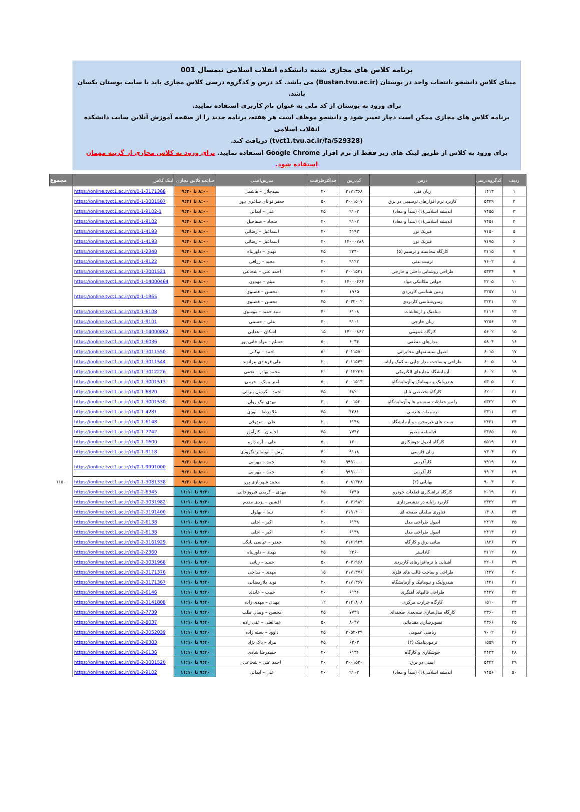برنامه کلاس های مجازی شنبه دانشکده انقلاب اسلامی نیمسال 001
مبنای کلاس دانشجو ،انتخاب واحد در بوستان (Bustan.tvu.ac.ir) می باشد. کد درس و کدگروه درسی کلاس مجازی باید با سایت بوستان یکسان باشد.
برای ورود به بوستان از کد ملی به عنوان نام کاربری استفاده نمایید.
برنامه کلاس های مجازی ممکن است دچار تغییر شود و دانشجو موظف است هر هفته، برنامه جدید را از صفحه آموزش آنلاین سایت دانشکده انقلاب اسلامی
(tvct1.tvu.ac.ir/fa/529328) دریافت کند.
برای ورود به کلاس از طریق لینک های زیر فقط از نرم افزار Google Chrome استفاده نمایید. برای ورود به کلاس مجازی از گزینه مهمان استفاده شود.
| ردیف | کدگروه‌درسی | درس | کددرس | حداکثرظرفیت | مدرس‌اصلی | ساعت کلاس مجازی | لینک کلاس | مجموع |
| --- | --- | --- | --- | --- | --- | --- | --- | --- |
| ۱ | ۱۴۱۳ | زبان فنی | ۳۱۷۱۳۶۸ | ۴۰ | سیدجلال – هاشمی | ۸:۰۰ تا ۹:۳۰ | https://online.tvct1.ac.ir/ch/0-1-3171368 | |
| ۲ | ۵۳۴۹ | کاربرد نرم افزارهای ترسیمی در برق | ۳۰۰۱۵۰۷ | ۵۰ | جعفر توانای ساغری دوز | ۸:۰۰ تا ۹:۳۱ | https://online.tvct1.ac.ir/ch/0-1-3001507 | |
| ۳ | ۷۴۵۵ | اندیشه اسلامی(۱) (مبدأ و معاد) | ۹۱۰۲ | ۳۵ | علی – ایمانی | ۸:۰۰ تا ۹:۳۰ | https://online.tvct1.ac.ir/ch/0-1-9102-1 | |
| ۴ | ۷۴۵۱ | اندیشه اسلامی(۱) (مبدأ و معاد) | ۹۱۰۲ | ۴۰ | سجاد – صفاخیل | ۸:۰۰ تا ۹:۳۰ | https://online.tvct1.ac.ir/ch/0-1-9102 | |
| ۵ | ۷۱۵۰ | فیزیک نور | ۴۱۹۳ | ۴۰ | اسماعیل – رضائی | ۸:۰۰ تا ۹:۳۰ | https://online.tvct1.ac.ir/ch/0-1-4193 | |
| ۶ | ۷۱۷۵ | فیزیک نور | ۱۴۰۰۰۷۸۸ | ۴۰ | اسماعیل – رضائی | ۸:۰۰ تا ۹:۳۰ | https://online.tvct1.ac.ir/ch/0-1-4193 | |
| ۷ | ۳۱۱۵ | کارگاه محاسبه و ترسیم (۵) | ۲۳۴۰ | ۳۵ | مهدی – داورپناه | ۸:۰۰ تا ۹:۳۰ | https://online.tvct1.ac.ir/ch/0-1-2340 | |
| ۸ | ۷۶۰۲ | تربیت بدنی | ۹۱۲۲ | ۴۰ | مجید – رزاقی | ۸:۰۰ تا ۹:۳۰ | https://online.tvct1.ac.ir/ch/0-1-9122 | |
| ۹ | ۵۳۴۴ | طراحی روشنایی داخلی و خارجی | ۳۰۰۱۵۲۱ | ۳۰ | احمد علی – شجاعی | ۸:۰۰ تا ۹:۳۰ | https://online.tvct1.ac.ir/ch/0-1-3001521 | |
| ۱۰ | ۲۲۰۵ | خواص مکانیکی مواد | ۱۴۰۰۰۴۶۴ | ۴۰ | میثم – مهدوی | ۸:۰۰ تا ۹:۳۰ | https://online.tvct1.ac.ir/ch/0-1-14000464 | |
| ۱۱ | ۳۲۵۷ | زمین شناسی کاربردی | ۱۹۶۵ | ۲۰ | محسن – فضلوی | ۸:۰۰ تا ۹:۳۰ | https://online.tvct1.ac.ir/ch/0-1-1965 | |
| ۱۲ | ۳۲۲۱ | زمین‌شناسی کاربردی | ۳۰۳۲۰۰۲ | ۴۵ | محسن – فضلوی | ۸:۰۰ تا ۹:۳۰ | | |
| ۱۳ | ۲۱۱۶ | دینامیک و ارتعاشات | ۶۱۰۸ | ۴۰ | سید حمید – موسوی | ۸:۰۰ تا ۹:۳۰ | https://online.tvct1.ac.ir/ch/0-1-6108 | |
| ۱۴ | ۷۲۵۶ | زبان خارجی | ۹۱۰۱ | ۴۰ | علی – حسینی | ۸:۰۰ تا ۹:۳۰ | https://online.tvct1.ac.ir/ch/0-1-9101 | |
| ۱۵ | ۵۶۰۲ | کارگاه عمومی | ۱۴۰۰۰۸۶۲ | ۱۵ | اشکان – هدایی | ۸:۰۰ تا ۹:۳۰ | https://online.tvct1.ac.ir/ch/0-1-14000862 | |
| ۱۶ | ۵۸۰۴ | مدارهای منطقی | ۶۰۳۶ | ۵۰ | حسام – مراد خانی پور | ۸:۰۰ تا ۹:۳۰ | https://online.tvct1.ac.ir/ch/0-1-6036 | |
| ۱۷ | ۶۰۱۵ | اصول سیستمهای مخابراتی | ۳۰۱۱۵۵۰ | ۵۰ | احمد – توکلی | ۸:۰۰ تا ۹:۳۰ | https://online.tvct1.ac.ir/ch/0-1-3011550 | |
| ۱۸ | ۶۰۰۵ | طراحی و ساخت مدار چاپی به کمک رایانه | ۳۰۱۱۵۴۴ | ۲۰ | علی فرهادی بیرانوند | ۸:۰۰ تا ۹:۳۰ | https://online.tvct1.ac.ir/ch/0-1-3011544 | |
| ۱۹ | ۶۰۰۲ | آزمایشگاه مدارهای الکتریکی | ۳۰۱۲۲۲۶ | ۲۰ | محمد بهادر – نجفی | ۸:۰۰ تا ۹:۳۰ | https://online.tvct1.ac.ir/ch/0-1-3012226 | |
| ۲۰ | ۵۳۰۵ | هیدرولیک و نیوماتیک و آزمایشگاه | ۳۰۰۱۵۱۳ | ۵۰ | امیر بیوک – خرمی | ۸:۰۰ تا ۹:۳۰ | https://online.tvct1.ac.ir/ch/0-1-3001513 | |
| ۲۱ | ۶۲۰۰ | کارگاه تخصصی تابلو | ۶۸۲۰ | ۴۵ | احمد – گردون پیرالی | ۸:۰۰ تا ۹:۳۰ | https://online.tvct1.ac.ir/ch/0-1-6820 | |
| ۲۲ | ۵۳۳۲ | رله و حفاظت سیستم ها و آزمایشگاه | ۳۰۰۱۵۳۰ | ۳۰ | مهدی نیک روان | ۸:۰۰ تا ۹:۳۰ | https://online.tvct1.ac.ir/ch/0-1-3001530 | |
| ۲۳ | ۳۳۱۱ | ترسیمات هندسی | ۴۲۸۱ | ۴۵ | غلامرضا – نوری | ۸:۰۰ تا ۹:۳۰ | https://online.tvct1.ac.ir/ch/0-1-4281 | |
| ۲۴ | ۲۴۳۱ | تست های غیرمخرب و آزمایشگاه | ۶۱۴۸ | ۲۰ | علی – صدوقی | ۸:۰۰ تا ۹:۳۰ | https://online.tvct1.ac.ir/ch/0-1-6148 | |
| ۲۵ | ۳۳۶۵ | فیلمنامه مصور | ۷۷۴۲ | ۴۵ | احسان – کارآموز | ۸:۰۰ تا ۹:۳۰ | https://online.tvct1.ac.ir/ch/0-1-7742 | |
| ۲۶ | ۵۵۱۹ | کارگاه اصول جوشکاری | ۱۶۰۰ | ۵۰ | علی – آره داره | ۸:۰۰ تا ۹:۳۰ | https://online.tvct1.ac.ir/ch/0-1-1600 | |
| ۲۷ | ۷۳۰۴ | زبان فارسی | ۹۱۱۸ | ۴۰ | آرش – ابوصابرلنگرودی | ۸:۰۰ تا ۹:۳۰ | https://online.tvct1.ac.ir/ch/0-1-9118 | |
| ۲۸ | ۷۹۱۹ | کارآفرینی | ۹۹۹۱۰۰۰ | ۳۵ | احمد – مهرابی | ۸:۰۰ تا ۹:۳۰ | https://online.tvct1.ac.ir/ch/0-1-9991000 | |
| ۲۹ | ۷۹۰۳ | کارآفرینی | ۹۹۹۱۰۰۰ | ۵۰ | احمد – مهرابی | ۸:۰۰ تا ۹:۳۰ | | |
| ۳۰ | ۹۰۰۳ | بهایابی (۲) | ۳۰۸۱۳۳۸ | ۵۰ | محمد شهریاری پور | ۸:۰۰ تا ۹:۳۰ | https://online.tvct1.ac.ir/ch/0-1-3081338 | ۱۱۵۰ |
| ۳۱ | ۲۰۱۹ | کارگاه تراشکاری قطعات خودرو | ۶۳۴۵ | ۳۵ | مهدی – کریمی فیروزجائی | ۹:۴۰ تا ۱۱:۱۰ | https://online.tvct1.ac.ir/ch/0-2-6345 | |
| ۳۳ | ۳۳۳۲ | کاربرد رایانه در نقشه‌برداری | ۳۰۳۱۹۸۲ | ۳۰ | افشین – یزدی مقدم | ۹:۴۰ تا ۱۱:۱۰ | https://online.tvct1.ac.ir/ch/0-2-3031982 | |
| ۳۴ | ۱۳۰۸ | فناوری مبلمان صفحه ای | ۳۱۹۱۴۰۰ | ۳۰ | نیما – بهلول | ۹:۴۰ تا ۱۱:۱۰ | https://online.tvct1.ac.ir/ch/0-2-3191400 | |
| ۳۵ | ۲۴۱۴ | اصول طراحی مدل | ۶۱۳۸ | ۲۰ | اکبر – اجلی | ۹:۴۰ تا ۱۱:۱۰ | https://online.tvct1.ac.ir/ch/0-2-6138 | |
| ۳۶ | ۲۴۱۳ | اصول طراحی مدل | ۶۱۳۸ | ۲۰ | اکبر – اجلی | ۹:۴۰ تا ۱۱:۱۰ | https://online.tvct1.ac.ir/ch/0-2-6138 | |
| ۳۷ | ۱۸۲۶ | مبانی برق و کارگاه | ۳۱۶۱۹۲۹ | ۲۵ | جعفر – عباسی بایگی | ۹:۴۰ تا ۱۱:۱۰ | https://online.tvct1.ac.ir/ch/0-2-3161929 | |
| ۳۸ | ۳۱۱۲ | کاداستر | ۲۳۶۰ | ۳۵ | مهدی – داورپناه | ۹:۴۰ تا ۱۱:۱۰ | https://online.tvct1.ac.ir/ch/0-2-2360 | |
| ۳۹ | ۳۲۰۶ | آشنایی با نرم‌افزارهای کاربردی | ۳۰۳۱۹۶۸ | ۵۰ | حمید – ریانی | ۹:۴۰ تا ۱۱:۱۰ | https://online.tvct1.ac.ir/ch/0-2-3031968 | |
| ۴۰ | ۱۴۲۷ | طراحی و ساخت قالب های فلزی | ۳۱۷۱۳۷۶ | ۱۵ | مهدی – مداحی | ۹:۴۰ تا ۱۱:۱۰ | https://online.tvct1.ac.ir/ch/0-2-3171376 | |
| ۴۱ | ۱۴۲۱ | هیدرولیک و نیوماتیک و آزمایشگاه | ۳۱۷۱۳۶۷ | ۲۰ | نوید ملارمضانی | ۹:۴۰ تا ۱۱:۱۰ | https://online.tvct1.ac.ir/ch/0-2-3171367 | |
| ۴۲ | ۲۴۲۷ | طراحی قالبهای آهنگری | ۶۱۴۶ | ۲۰ | حبیب – عابدی | ۹:۴۰ تا ۱۱:۱۰ | https://online.tvct1.ac.ir/ch/0-2-6146 | |
| ۴۳ | ۱۵۱۰ | کارگاه حرارت مرکزی | ۳۱۴۱۸۰۸ | ۱۲ | مهدی – مهدی زاده | ۹:۴۰ تا ۱۱:۱۰ | https://online.tvct1.ac.ir/ch/0-2-3141808 | |
| ۴۴ | ۳۳۶۰ | کارگاه مدل‌سازی سه‌بعدی صحنه‌ای | ۷۷۳۹ | ۴۵ | محسن – وصال طلب | ۹:۴۰ تا ۱۱:۱۰ | https://online.tvct1.ac.ir/ch/0-2-7739 | |
| ۴۵ | ۴۳۶۶ | تصویرسازی مقدماتی | ۸۰۳۷ | ۵۰ | عبدالعلی – غنی زاده | ۹:۴۰ تا ۱۱:۱۰ | https://online.tvct1.ac.ir/ch/0-2-8037 | |
| ۴۶ | ۷۰۰۲ | ریاضی عمومی | ۳۰۵۲۰۳۹ | ۳۵ | داوود – بسته زاده | ۹:۴۰ تا ۱۱:۱۰ | https://online.tvct1.ac.ir/ch/0-2-3052039 | |
| ۴۷ | ۱۵۵۹ | ترمودینامیک (۲) | ۶۳۰۳ | ۳۵ | مراد – پاک نژاد | ۹:۴۰ تا ۱۱:۱۰ | https://online.tvct1.ac.ir/ch/0-2-6303 | |
| ۴۸ | ۲۴۲۳ | جوشکاری و کارگاه | ۶۱۳۶ | ۲۰ | حمیدرضا شادی | ۹:۴۰ تا ۱۱:۱۰ | https://online.tvct1.ac.ir/ch/0-2-6136 | |
| ۴۹ | ۵۳۴۲ | ایمنی در برق | ۳۰۰۱۵۲۰ | ۳۰ | احمد علی – شجاعی | ۹:۴۰ تا ۱۱:۱۰ | https://online.tvct1.ac.ir/ch/0-2-3001520 | |
| ۵۰ | ۷۴۵۶ | اندیشه اسلامی(۱) (مبدأ و معاد) | ۹۱۰۲ | ۲۰ | علی – ایمانی | ۹:۴۰ تا ۱۱:۱۰ | https://online.tvct1.ac.ir/ch/0-2-9102 | |